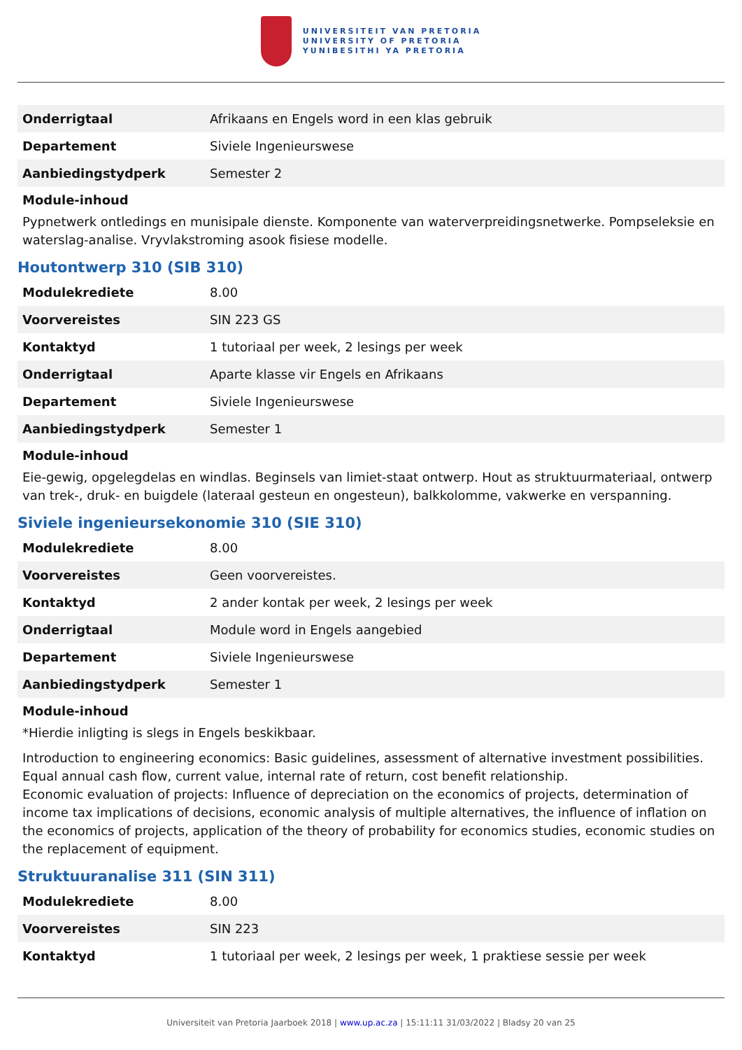UNIVERSITEIT VAN PRETORIA
UNIVERSITY OF PRETORIA
YUNIBESITHI YA PRETORIA
| Onderrigtaal | Afrikaans en Engels word in een klas gebruik |
| Departement | Siviele Ingenieurswese |
| Aanbiedingstydperk | Semester 2 |
Module-inhoud
Pypnetwerk ontledings en munisipale dienste. Komponente van waterverpreidingsnetwerke. Pompseleksie en waterslag-analise. Vryvlakstroming asook fisiese modelle.
Houtontwerp 310 (SIB 310)
| Modulekrediete | 8.00 |
| Voorvereistes | SIN 223 GS |
| Kontaktyd | 1 tutoriaal per week, 2 lesings per week |
| Onderrigtaal | Aparte klasse vir Engels en Afrikaans |
| Departement | Siviele Ingenieurswese |
| Aanbiedingstydperk | Semester 1 |
Module-inhoud
Eie-gewig, opgelegdelas en windlas. Beginsels van limiet-staat ontwerp. Hout as struktuurmateriaal, ontwerp van trek-, druk- en buigdele (lateraal gesteun en ongesteun), balkkolomme, vakwerke en verspanning.
Siviele ingenieursekonomie 310 (SIE 310)
| Modulekrediete | 8.00 |
| Voorvereistes | Geen voorvereistes. |
| Kontaktyd | 2 ander kontak per week, 2 lesings per week |
| Onderrigtaal | Module word in Engels aangebied |
| Departement | Siviele Ingenieurswese |
| Aanbiedingstydperk | Semester 1 |
Module-inhoud
*Hierdie inligting is slegs in Engels beskikbaar.
Introduction to engineering economics: Basic guidelines, assessment of alternative investment possibilities. Equal annual cash flow, current value, internal rate of return, cost benefit relationship.
Economic evaluation of projects: Influence of depreciation on the economics of projects, determination of income tax implications of decisions, economic analysis of multiple alternatives, the influence of inflation on the economics of projects, application of the theory of probability for economics studies, economic studies on the replacement of equipment.
Struktuuranalise 311 (SIN 311)
| Modulekrediete | 8.00 |
| Voorvereistes | SIN 223 |
| Kontaktyd | 1 tutoriaal per week, 2 lesings per week, 1 praktiese sessie per week |
Universiteit van Pretoria Jaarboek 2018 | www.up.ac.za | 15:11:11 31/03/2022 | Bladsy 20 van 25